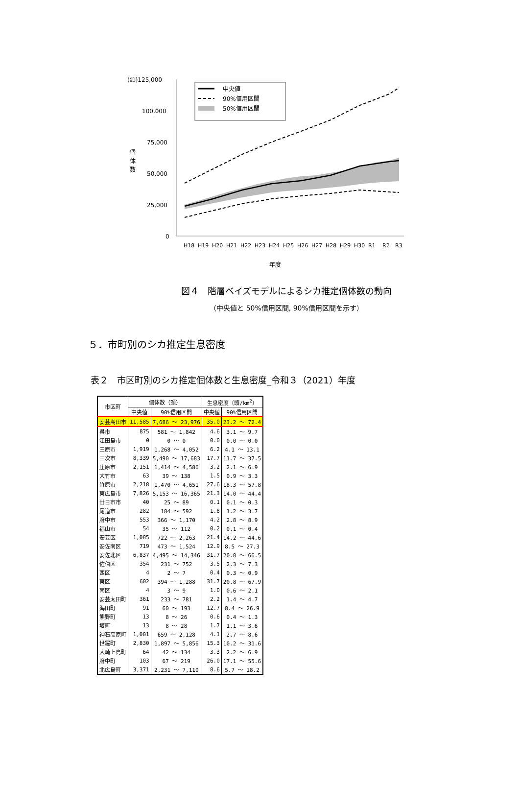(頭)125,000
100,000
75,000
50,000
25,000
0
個
体
数
中央値
90%信用区間
50%信用区間
H18
H19
H20
H21
H22
H23
H24
H25
H26
H27
H28
H29
H30
R1
R2
R3
年度
図４　階層ベイズモデルによるシカ推定個体数の動向
（中央値と 50%信用区間, 90%信用区間を示す）
５．市町別のシカ推定生息密度
表２　市区町別のシカ推定個体数と生息密度_令和３（2021）年度
| 市区町 | 個体数（頭） | | 生息密度（頭/km<sup>2</sup>） | |
| --- | --- | --- | --- | --- |
| | 中央値 | 90%信用区間 | 中央値 | 90%信用区間 |
| 安芸高田市 | 11,585 | 7,686 ～ 23,976 | 35.0 | 23.2 ～ 72.4 |
| 呉市 | 875 | 581 ～ 1,842 | 4.6 | 3.1 ～ 9.7 |
| 江田島市 | 0 | 0 ～ 0 | 0.0 | 0.0 ～ 0.0 |
| 三原市 | 1,919 | 1,268 ～ 4,052 | 6.2 | 4.1 ～ 13.1 |
| 三次市 | 8,339 | 5,490 ～ 17,683 | 17.7 | 11.7 ～ 37.5 |
| 庄原市 | 2,151 | 1,414 ～ 4,586 | 3.2 | 2.1 ～ 6.9 |
| 大竹市 | 63 | 39 ～ 138 | 1.5 | 0.9 ～ 3.3 |
| 竹原市 | 2,218 | 1,470 ～ 4,651 | 27.6 | 18.3 ～ 57.8 |
| 東広島市 | 7,826 | 5,153 ～ 16,365 | 21.3 | 14.0 ～ 44.4 |
| 廿日市市 | 40 | 25 ～ 89 | 0.1 | 0.1 ～ 0.3 |
| 尾道市 | 282 | 184 ～ 592 | 1.8 | 1.2 ～ 3.7 |
| 府中市 | 553 | 366 ～ 1,170 | 4.2 | 2.8 ～ 8.9 |
| 福山市 | 54 | 35 ～ 112 | 0.2 | 0.1 ～ 0.4 |
| 安芸区 | 1,085 | 722 ～ 2,263 | 21.4 | 14.2 ～ 44.6 |
| 安佐南区 | 719 | 473 ～ 1,524 | 12.9 | 8.5 ～ 27.3 |
| 安佐北区 | 6,837 | 4,495 ～ 14,346 | 31.7 | 20.8 ～ 66.5 |
| 佐伯区 | 354 | 231 ～ 752 | 3.5 | 2.3 ～ 7.3 |
| 西区 | 4 | 2 ～ 7 | 0.4 | 0.3 ～ 0.9 |
| 東区 | 602 | 394 ～ 1,288 | 31.7 | 20.8 ～ 67.9 |
| 南区 | 4 | 3 ～ 9 | 1.0 | 0.6 ～ 2.1 |
| 安芸太田町 | 361 | 233 ～ 781 | 2.2 | 1.4 ～ 4.7 |
| 海田町 | 91 | 60 ～ 193 | 12.7 | 8.4 ～ 26.9 |
| 熊野町 | 13 | 8 ～ 26 | 0.6 | 0.4 ～ 1.3 |
| 坂町 | 13 | 8 ～ 28 | 1.7 | 1.1 ～ 3.6 |
| 神石高原町 | 1,001 | 659 ～ 2,128 | 4.1 | 2.7 ～ 8.6 |
| 世羅町 | 2,830 | 1,897 ～ 5,856 | 15.3 | 10.2 ～ 31.6 |
| 大崎上島町 | 64 | 42 ～ 134 | 3.3 | 2.2 ～ 6.9 |
| 府中町 | 103 | 67 ～ 219 | 26.0 | 17.1 ～ 55.6 |
| 北広島町 | 3,371 | 2,231 ～ 7,110 | 8.6 | 5.7 ～ 18.2 |